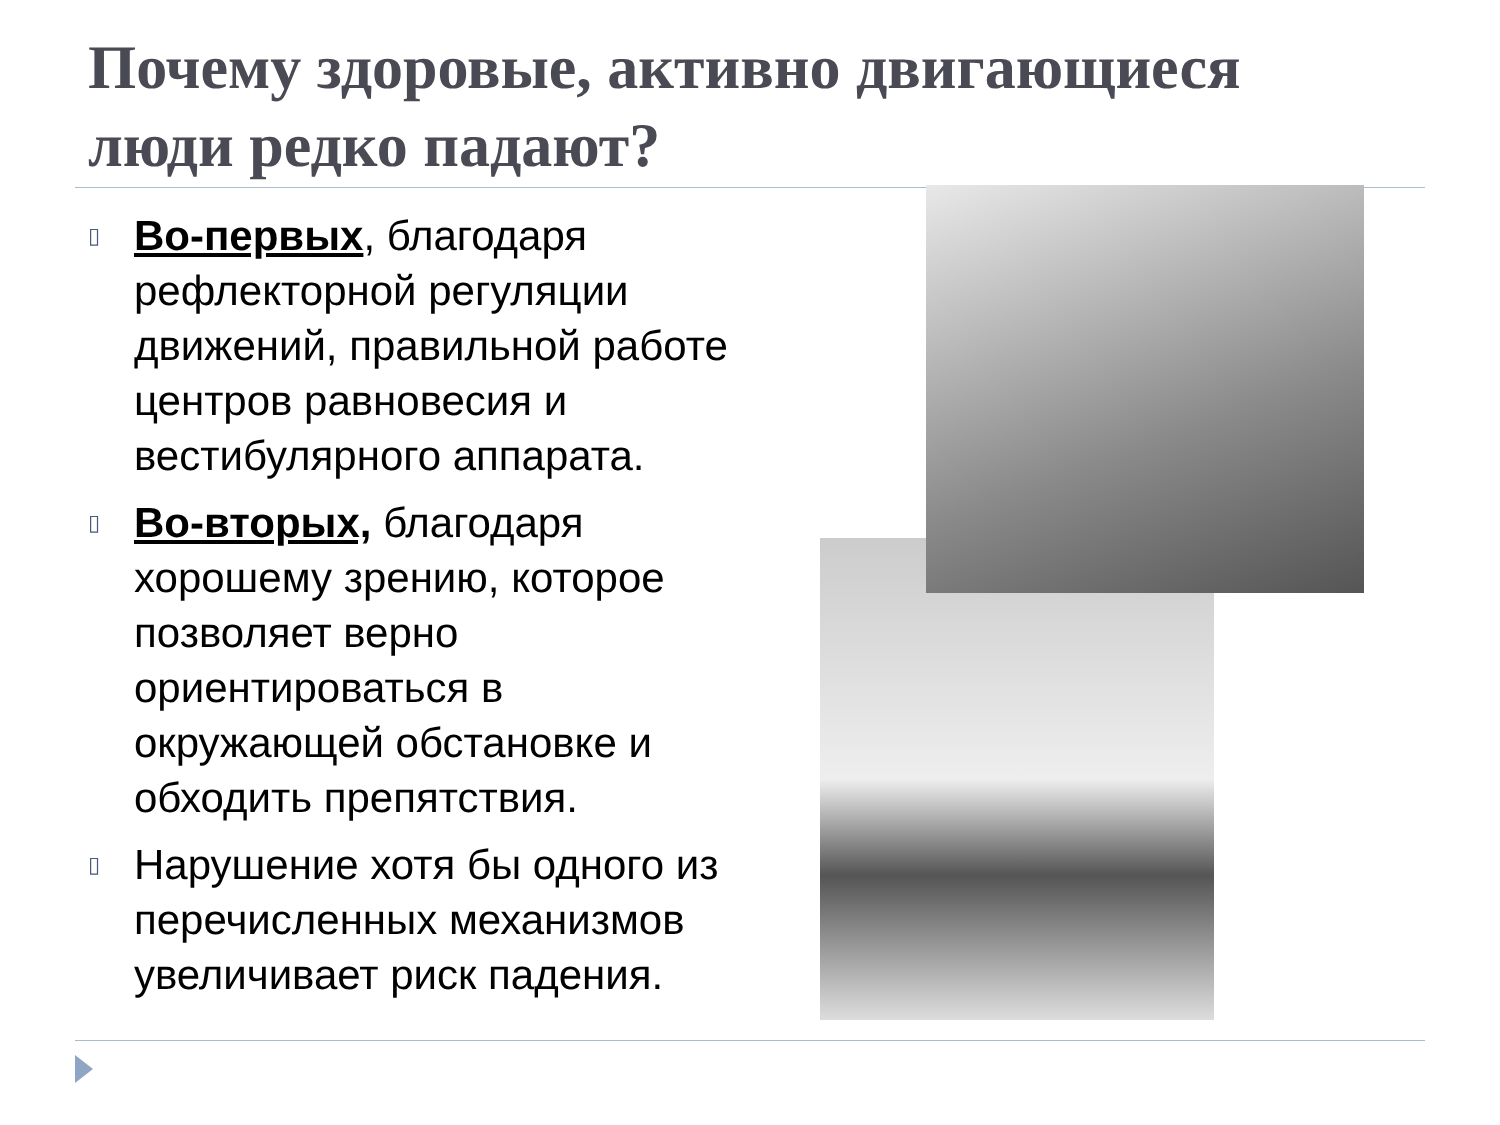Почему здоровые, активно двигающиеся люди редко падают?
▯ Во-первых, благодаря рефлекторной регуляции движений, правильной работе центров равновесия и вестибулярного аппарата.
▯ Во-вторых, благодаря хорошему зрению, которое позволяет верно ориентироваться в окружающей обстановке и обходить препятствия.
▯ Нарушение хотя бы одного из перечисленных механизмов увеличивает риск падения.